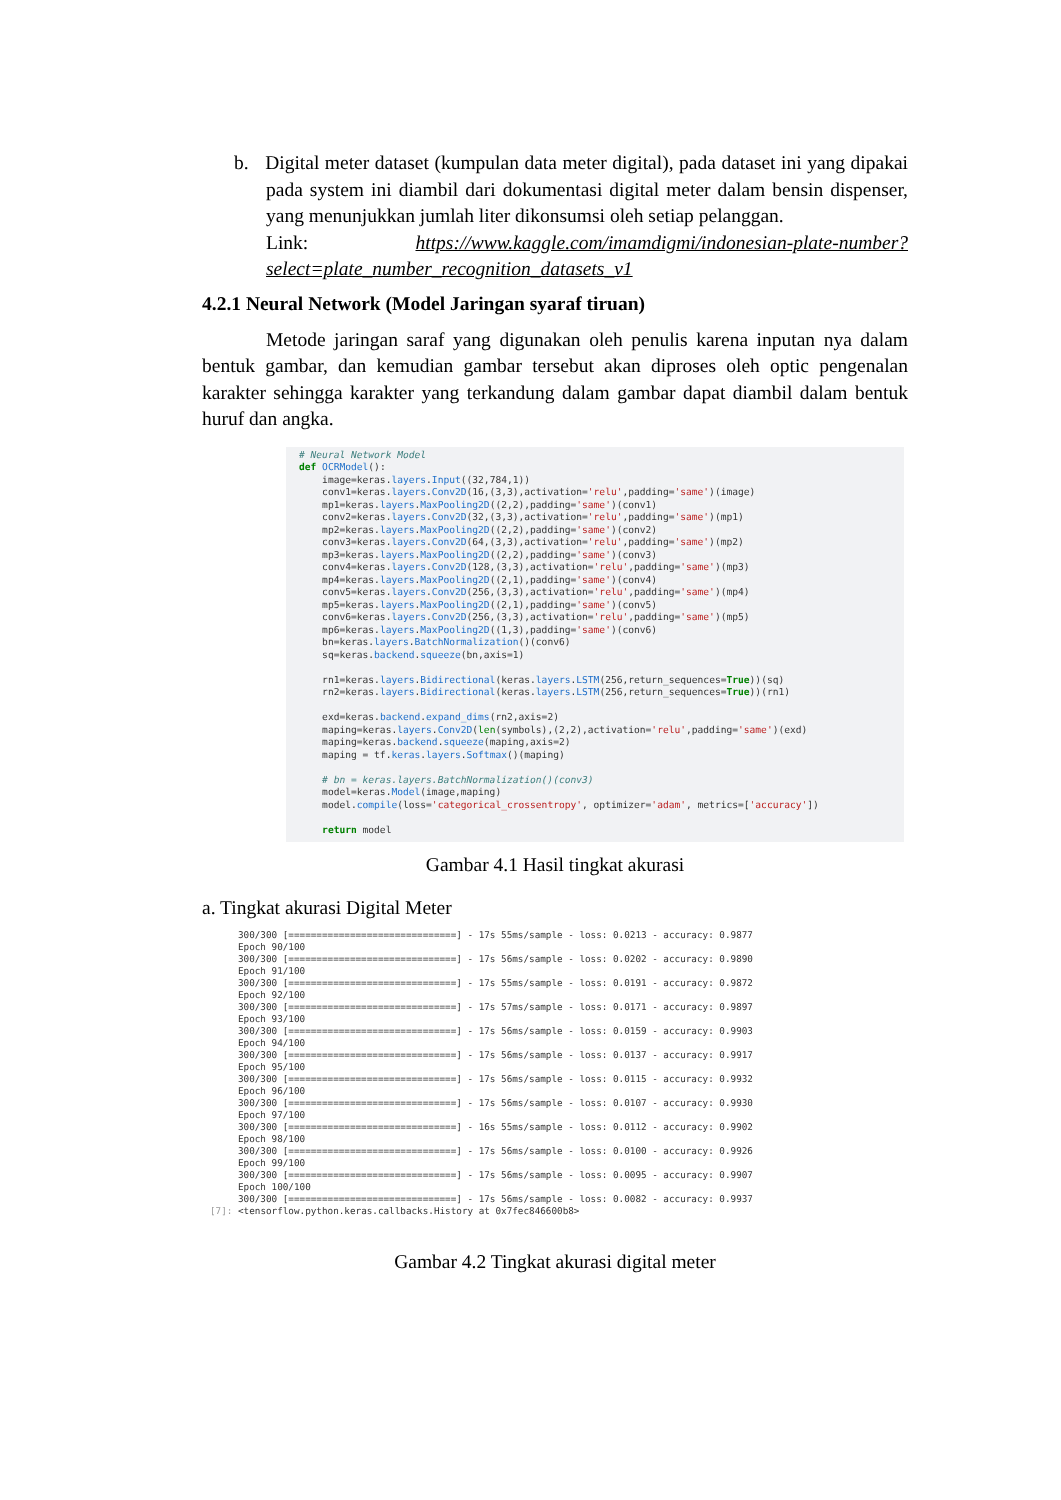b. Digital meter dataset (kumpulan data meter digital), pada dataset ini yang dipakai pada system ini diambil dari dokumentasi digital meter dalam bensin dispenser, yang menunjukkan jumlah liter dikonsumsi oleh setiap pelanggan.
Link: https://www.kaggle.com/imamdigmi/indonesian-plate-number?select=plate_number_recognition_datasets_v1
4.2.1 Neural Network (Model Jaringan syaraf tiruan)
Metode jaringan saraf yang digunakan oleh penulis karena inputan nya dalam bentuk gambar, dan kemudian gambar tersebut akan diproses oleh optic pengenalan karakter sehingga karakter yang terkandung dalam gambar dapat diambil dalam bentuk huruf dan angka.
# Neural Network Model def OCRModel(): image=keras.layers.Input((32,784,1)) conv1=keras.layers.Conv2D(16,(3,3),activation='relu',padding='same')(image) mp1=keras.layers.MaxPooling2D((2,2),padding='same')(conv1) conv2=keras.layers.Conv2D(32,(3,3),activation='relu',padding='same')(mp1) mp2=keras.layers.MaxPooling2D((2,2),padding='same')(conv2) conv3=keras.layers.Conv2D(64,(3,3),activation='relu',padding='same')(mp2) mp3=keras.layers.MaxPooling2D((2,2),padding='same')(conv3) conv4=keras.layers.Conv2D(128,(3,3),activation='relu',padding='same')(mp3) mp4=keras.layers.MaxPooling2D((2,1),padding='same')(conv4) conv5=keras.layers.Conv2D(256,(3,3),activation='relu',padding='same')(mp4) mp5=keras.layers.MaxPooling2D((2,1),padding='same')(conv5) conv6=keras.layers.Conv2D(256,(3,3),activation='relu',padding='same')(mp5) mp6=keras.layers.MaxPooling2D((1,3),padding='same')(conv6) bn=keras.layers.BatchNormalization()(conv6) sq=keras.backend.squeeze(bn,axis=1) rn1=keras.layers.Bidirectional(keras.layers.LSTM(256,return_sequences=True))(sq) rn2=keras.layers.Bidirectional(keras.layers.LSTM(256,return_sequences=True))(rn1) exd=keras.backend.expand_dims(rn2,axis=2) maping=keras.layers.Conv2D(len(symbols),(2,2),activation='relu',padding='same')(exd) maping=keras.backend.squeeze(maping,axis=2) maping = tf.keras.layers.Softmax()(maping) # bn = keras.layers.BatchNormalization()(conv3) model=keras.Model(image,maping) model.compile(loss='categorical_crossentropy', optimizer='adam', metrics=['accuracy']) return model
Gambar 4.1 Hasil tingkat akurasi
a. Tingkat akurasi Digital Meter
300/300 [==============================] - 17s 55ms/sample - loss: 0.0213 - accuracy: 0.9877 Epoch 90/100 300/300 [==============================] - 17s 56ms/sample - loss: 0.0202 - accuracy: 0.9890 Epoch 91/100 300/300 [==============================] - 17s 55ms/sample - loss: 0.0191 - accuracy: 0.9872 Epoch 92/100 300/300 [==============================] - 17s 57ms/sample - loss: 0.0171 - accuracy: 0.9897 Epoch 93/100 300/300 [==============================] - 17s 56ms/sample - loss: 0.0159 - accuracy: 0.9903 Epoch 94/100 300/300 [==============================] - 17s 56ms/sample - loss: 0.0137 - accuracy: 0.9917 Epoch 95/100 300/300 [==============================] - 17s 56ms/sample - loss: 0.0115 - accuracy: 0.9932 Epoch 96/100 300/300 [==============================] - 17s 56ms/sample - loss: 0.0107 - accuracy: 0.9930 Epoch 97/100 300/300 [==============================] - 16s 55ms/sample - loss: 0.0112 - accuracy: 0.9902 Epoch 98/100 300/300 [==============================] - 17s 56ms/sample - loss: 0.0100 - accuracy: 0.9926 Epoch 99/100 300/300 [==============================] - 17s 56ms/sample - loss: 0.0095 - accuracy: 0.9907 Epoch 100/100 300/300 [==============================] - 17s 56ms/sample - loss: 0.0082 - accuracy: 0.9937 [7]: <tensorflow.python.keras.callbacks.History at 0x7fec846600b8>
Gambar 4.2 Tingkat akurasi digital meter